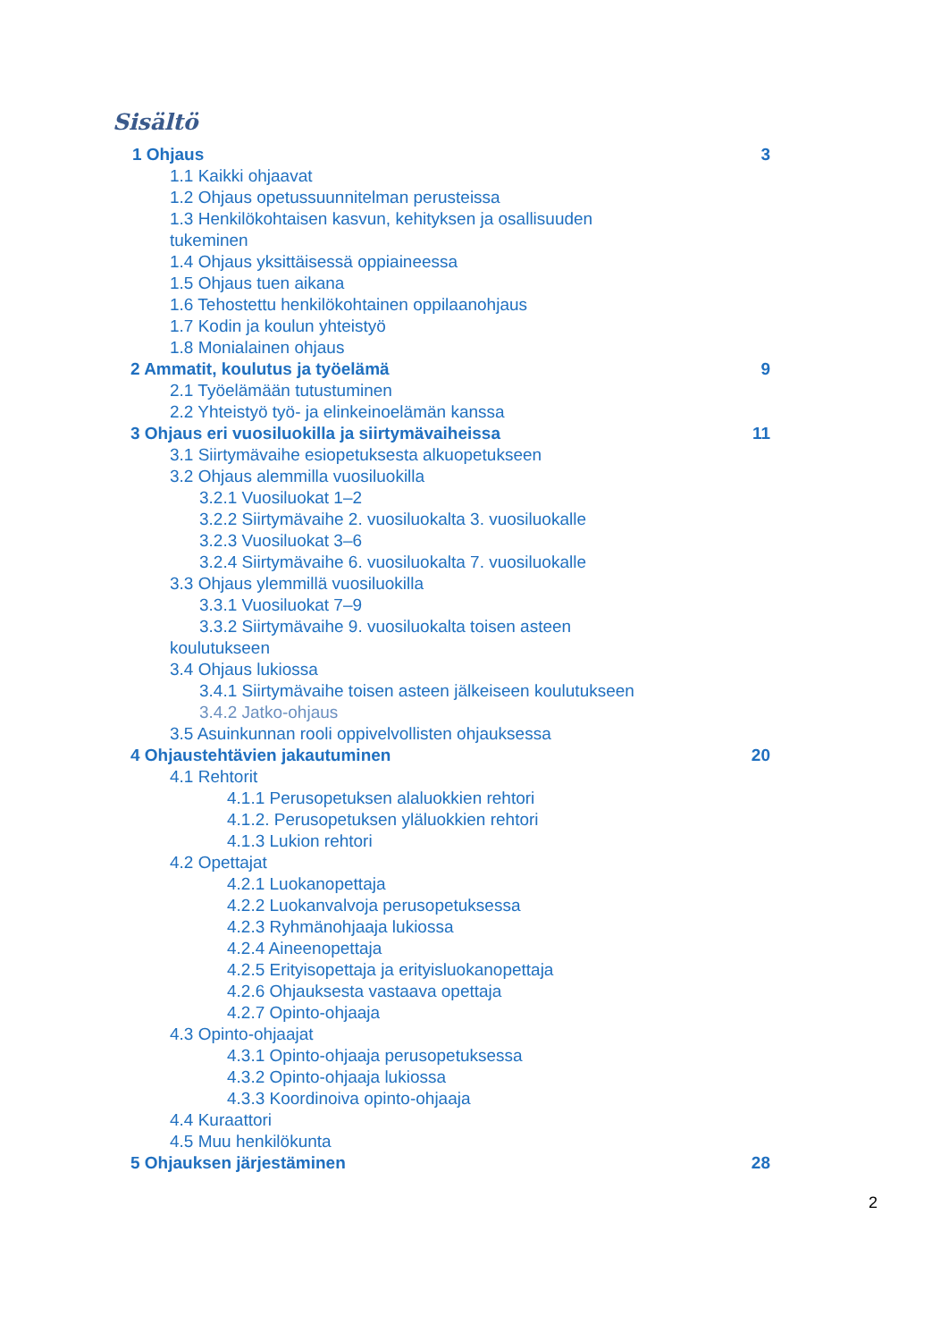Sisältö
1 Ohjaus 3
1.1 Kaikki ohjaavat
1.2 Ohjaus opetussuunnitelman perusteissa
1.3 Henkilökohtaisen kasvun, kehityksen ja osallisuuden
tukeminen
1.4 Ohjaus yksittäisessä oppiaineessa
1.5 Ohjaus tuen aikana
1.6 Tehostettu henkilökohtainen oppilaanohjaus
1.7 Kodin ja koulun yhteistyö
1.8 Monialainen ohjaus
2 Ammatit, koulutus ja työelämä 9
2.1 Työelämään tutustuminen
2.2 Yhteistyö työ- ja elinkeinoelämän kanssa
3 Ohjaus eri vuosiluokilla ja siirtymävaiheissa 11
3.1 Siirtymävaihe esiopetuksesta alkuopetukseen
3.2 Ohjaus alemmilla vuosiluokilla
3.2.1 Vuosiluokat 1–2
3.2.2 Siirtymävaihe 2. vuosiluokalta 3. vuosiluokalle
3.2.3 Vuosiluokat 3–6
3.2.4 Siirtymävaihe 6. vuosiluokalta 7. vuosiluokalle
3.3 Ohjaus ylemmillä vuosiluokilla
3.3.1 Vuosiluokat 7–9
3.3.2 Siirtymävaihe 9. vuosiluokalta toisen asteen
koulutukseen
3.4 Ohjaus lukiossa
3.4.1 Siirtymävaihe toisen asteen jälkeiseen koulutukseen
3.4.2 Jatko-ohjaus
3.5 Asuinkunnan rooli oppivelvollisten ohjauksessa
4 Ohjaustehtävien jakautuminen 20
4.1 Rehtorit
4.1.1 Perusopetuksen alaluokkien rehtori
4.1.2. Perusopetuksen yläluokkien rehtori
4.1.3 Lukion rehtori
4.2 Opettajat
4.2.1 Luokanopettaja
4.2.2 Luokanvalvoja perusopetuksessa
4.2.3 Ryhmänohjaaja lukiossa
4.2.4 Aineenopettaja
4.2.5 Erityisopettaja ja erityisluokanopettaja
4.2.6 Ohjauksesta vastaava opettaja
4.2.7 Opinto-ohjaaja
4.3 Opinto-ohjaajat
4.3.1 Opinto-ohjaaja perusopetuksessa
4.3.2 Opinto-ohjaaja lukiossa
4.3.3 Koordinoiva opinto-ohjaaja
4.4 Kuraattori
4.5 Muu henkilökunta
5 Ohjauksen järjestäminen 28
2